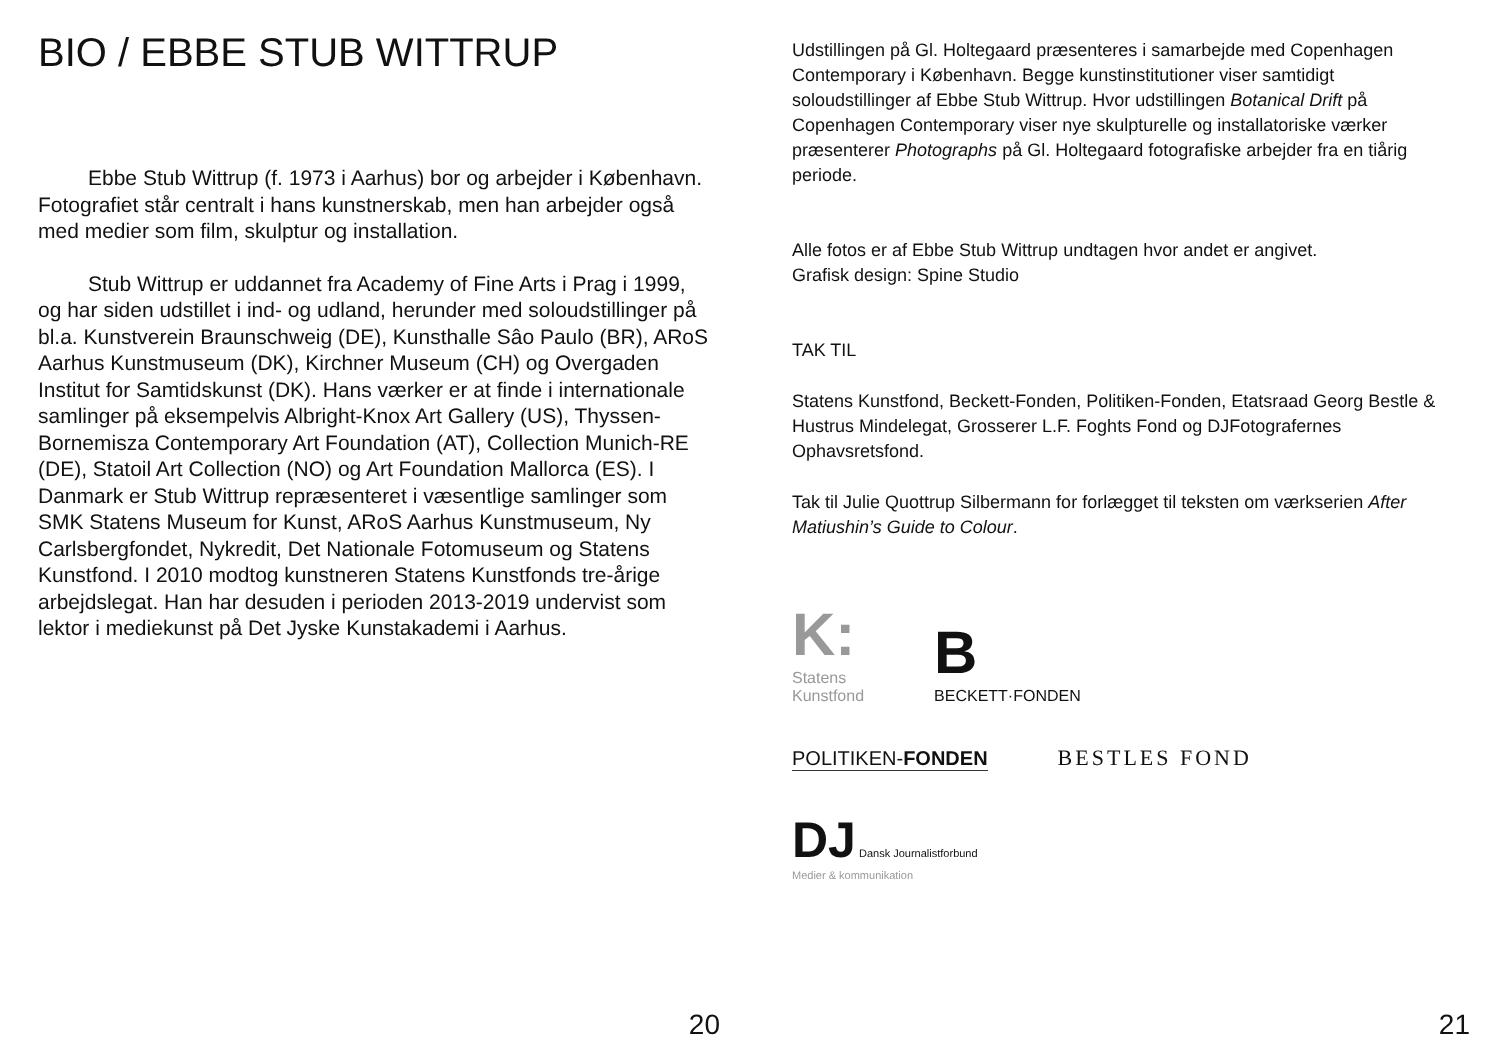BIO / EBBE STUB WITTRUP
Ebbe Stub Wittrup (f. 1973 i Aarhus) bor og arbejder i København. Fotografiet står centralt i hans kunstnerskab, men han arbejder også med medier som film, skulptur og installation.
Stub Wittrup er uddannet fra Academy of Fine Arts i Prag i 1999, og har siden udstillet i ind- og udland, herunder med soloudstillinger på bl.a. Kunstverein Braunschweig (DE), Kunsthalle Sâo Paulo (BR), ARoS Aarhus Kunstmuseum (DK), Kirchner Museum (CH) og Overgaden Institut for Samtidskunst (DK). Hans værker er at finde i internationale samlinger på eksempelvis Albright-Knox Art Gallery (US), Thyssen-Bornemisza Contemporary Art Foundation (AT), Collection Munich-RE (DE), Statoil Art Collection (NO) og Art Foundation Mallorca (ES). I Danmark er Stub Wittrup repræsenteret i væsentlige samlinger som SMK Statens Museum for Kunst, ARoS Aarhus Kunstmuseum, Ny Carlsbergfondet, Nykredit, Det Nationale Fotomuseum og Statens Kunstfond. I 2010 modtog kunstneren Statens Kunstfonds tre-årige arbejdslegat. Han har desuden i perioden 2013-2019 undervist som lektor i mediekunst på Det Jyske Kunstakademi i Aarhus.
20
Udstillingen på Gl. Holtegaard præsenteres i samarbejde med Copenhagen Contemporary i København. Begge kunstinstitutioner viser samtidigt soloudstillinger af Ebbe Stub Wittrup. Hvor udstillingen Botanical Drift på Copenhagen Contemporary viser nye skulpturelle og installatoriske værker præsenterer Photographs på Gl. Holtegaard fotografiske arbejder fra en tiårig periode.
Alle fotos er af Ebbe Stub Wittrup undtagen hvor andet er angivet.
Grafisk design: Spine Studio
TAK TIL
Statens Kunstfond, Beckett-Fonden, Politiken-Fonden, Etatsraad Georg Bestle & Hustrus Mindelegat, Grosserer L.F. Foghts Fond og DJFotografernes Ophavsretsfond.
Tak til Julie Quottrup Silbermann for forlægget til teksten om værkserien After Matiushin’s Guide to Colour.
K:
Statens
Kunstfond
B
BECKETT·FONDEN
POLITIKEN-FONDEN
BESTLES FOND
DJ Dansk Journalistforbund
Medier & kommunikation
21